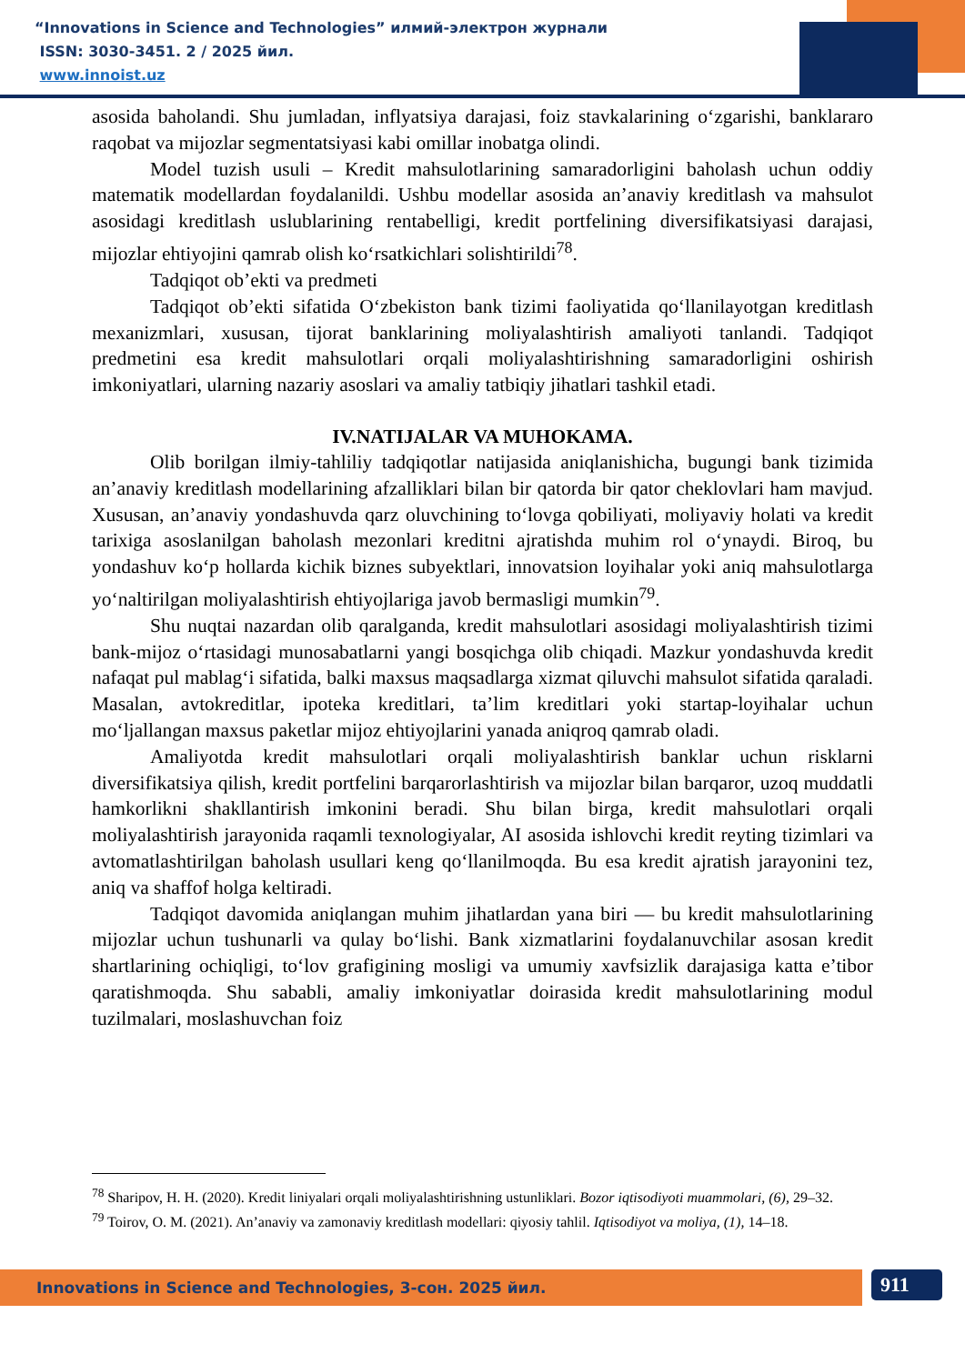“Innovations in Science and Technologies” илмий-электрон журнали
ISSN: 3030-3451. 2 / 2025 йил.
www.innoist.uz
asosida baholandi. Shu jumladan, inflyatsiya darajasi, foiz stavkalarining o‘zgarishi, banklararo raqobat va mijozlar segmentatsiyasi kabi omillar inobatga olindi.
Model tuzish usuli – Kredit mahsulotlarining samaradorligini baholash uchun oddiy matematik modellardan foydalanildi. Ushbu modellar asosida an’anaviy kreditlash va mahsulot asosidagi kreditlash uslublarining rentabelligi, kredit portfelining diversifikatsiyasi darajasi, mijozlar ehtiyojini qamrab olish ko‘rsatkichlari solishtirildi<sup>78</sup>.
Tadqiqot ob’ekti va predmeti
Tadqiqot ob’ekti sifatida O‘zbekiston bank tizimi faoliyatida qo‘llanilayotgan kreditlash mexanizmlari, xususan, tijorat banklarining moliyalashtirish amaliyoti tanlandi. Tadqiqot predmetini esa kredit mahsulotlari orqali moliyalashtirishning samaradorligini oshirish imkoniyatlari, ularning nazariy asoslari va amaliy tatbiqiy jihatlari tashkil etadi.
IV.NATIJALAR VA MUHOKAMA.
Olib borilgan ilmiy-tahliliy tadqiqotlar natijasida aniqlanishicha, bugungi bank tizimida an’anaviy kreditlash modellarining afzalliklari bilan bir qatorda bir qator cheklovlari ham mavjud. Xususan, an’anaviy yondashuvda qarz oluvchining to‘lovga qobiliyati, moliyaviy holati va kredit tarixiga asoslanilgan baholash mezonlari kreditni ajratishda muhim rol o‘ynaydi. Biroq, bu yondashuv ko‘p hollarda kichik biznes subyektlari, innovatsion loyihalar yoki aniq mahsulotlarga yo‘naltirilgan moliyalashtirish ehtiyojlariga javob bermasligi mumkin<sup>79</sup>.
Shu nuqtai nazardan olib qaralganda, kredit mahsulotlari asosidagi moliyalashtirish tizimi bank-mijoz o‘rtasidagi munosabatlarni yangi bosqichga olib chiqadi. Mazkur yondashuvda kredit nafaqat pul mablag‘i sifatida, balki maxsus maqsadlarga xizmat qiluvchi mahsulot sifatida qaraladi. Masalan, avtokreditlar, ipoteka kreditlari, ta’lim kreditlari yoki startap-loyihalar uchun mo‘ljallangan maxsus paketlar mijoz ehtiyojlarini yanada aniqroq qamrab oladi.
Amaliyotda kredit mahsulotlari orqali moliyalashtirish banklar uchun risklarni diversifikatsiya qilish, kredit portfelini barqarorlashtirish va mijozlar bilan barqaror, uzoq muddatli hamkorlikni shakllantirish imkonini beradi. Shu bilan birga, kredit mahsulotlari orqali moliyalashtirish jarayonida raqamli texnologiyalar, AI asosida ishlovchi kredit reyting tizimlari va avtomatlashtirilgan baholash usullari keng qo‘llanilmoqda. Bu esa kredit ajratish jarayonini tez, aniq va shaffof holga keltiradi.
Tadqiqot davomida aniqlangan muhim jihatlardan yana biri — bu kredit mahsulotlarining mijozlar uchun tushunarli va qulay bo‘lishi. Bank xizmatlarini foydalanuvchilar asosan kredit shartlarining ochiqligi, to‘lov grafigining mosligi va umumiy xavfsizlik darajasiga katta e’tibor qaratishmoqda. Shu sababli, amaliy imkoniyatlar doirasida kredit mahsulotlarining modul tuzilmalari, moslashuvchan foiz
<sup>78</sup> Sharipov, H. H. (2020). Kredit liniyalari orqali moliyalashtirishning ustunliklari. Bozor iqtisodiyoti muammolari, (6), 29–32.
<sup>79</sup> Toirov, O. M. (2021). An’anaviy va zamonaviy kreditlash modellari: qiyosiy tahlil. Iqtisodiyot va moliya, (1), 14–18.
Innovations in Science and Technologies, 3-сон. 2025 йил. 911